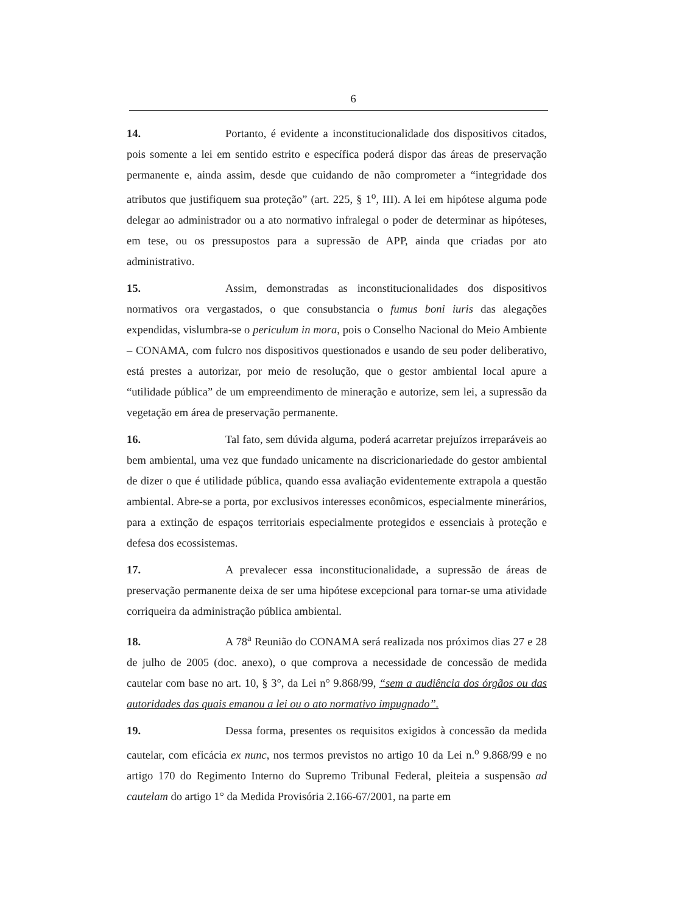6
14. Portanto, é evidente a inconstitucionalidade dos dispositivos citados, pois somente a lei em sentido estrito e específica poderá dispor das áreas de preservação permanente e, ainda assim, desde que cuidando de não comprometer a “integridade dos atributos que justifiquem sua proteção” (art. 225, § 1<sup>o</sup>, III). A lei em hipótese alguma pode delegar ao administrador ou a ato normativo infralegal o poder de determinar as hipóteses, em tese, ou os pressupostos para a supressão de APP, ainda que criadas por ato administrativo.
15. Assim, demonstradas as inconstitucionalidades dos dispositivos normativos ora vergastados, o que consubstancia o fumus boni iuris das alegações expendidas, vislumbra-se o periculum in mora, pois o Conselho Nacional do Meio Ambiente – CONAMA, com fulcro nos dispositivos questionados e usando de seu poder deliberativo, está prestes a autorizar, por meio de resolução, que o gestor ambiental local apure a “utilidade pública” de um empreendimento de mineração e autorize, sem lei, a supressão da vegetação em área de preservação permanente.
16. Tal fato, sem dúvida alguma, poderá acarretar prejuízos irreparáveis ao bem ambiental, uma vez que fundado unicamente na discricionariedade do gestor ambiental de dizer o que é utilidade pública, quando essa avaliação evidentemente extrapola a questão ambiental. Abre-se a porta, por exclusivos interesses econômicos, especialmente minerários, para a extinção de espaços territoriais especialmente protegidos e essenciais à proteção e defesa dos ecossistemas.
17. A prevalecer essa inconstitucionalidade, a supressão de áreas de preservação permanente deixa de ser uma hipótese excepcional para tornar-se uma atividade corriqueira da administração pública ambiental.
18. A 78<sup>a</sup> Reunião do CONAMA será realizada nos próximos dias 27 e 28 de julho de 2005 (doc. anexo), o que comprova a necessidade de concessão de medida cautelar com base no art. 10, § 3°, da Lei n° 9.868/99, “sem a audiência dos órgãos ou das autoridades das quais emanou a lei ou o ato normativo impugnado”.
19. Dessa forma, presentes os requisitos exigidos à concessão da medida cautelar, com eficácia ex nunc, nos termos previstos no artigo 10 da Lei n.<sup>o</sup> 9.868/99 e no artigo 170 do Regimento Interno do Supremo Tribunal Federal, pleiteia a suspensão ad cautelam do artigo 1° da Medida Provisória 2.166-67/2001, na parte em